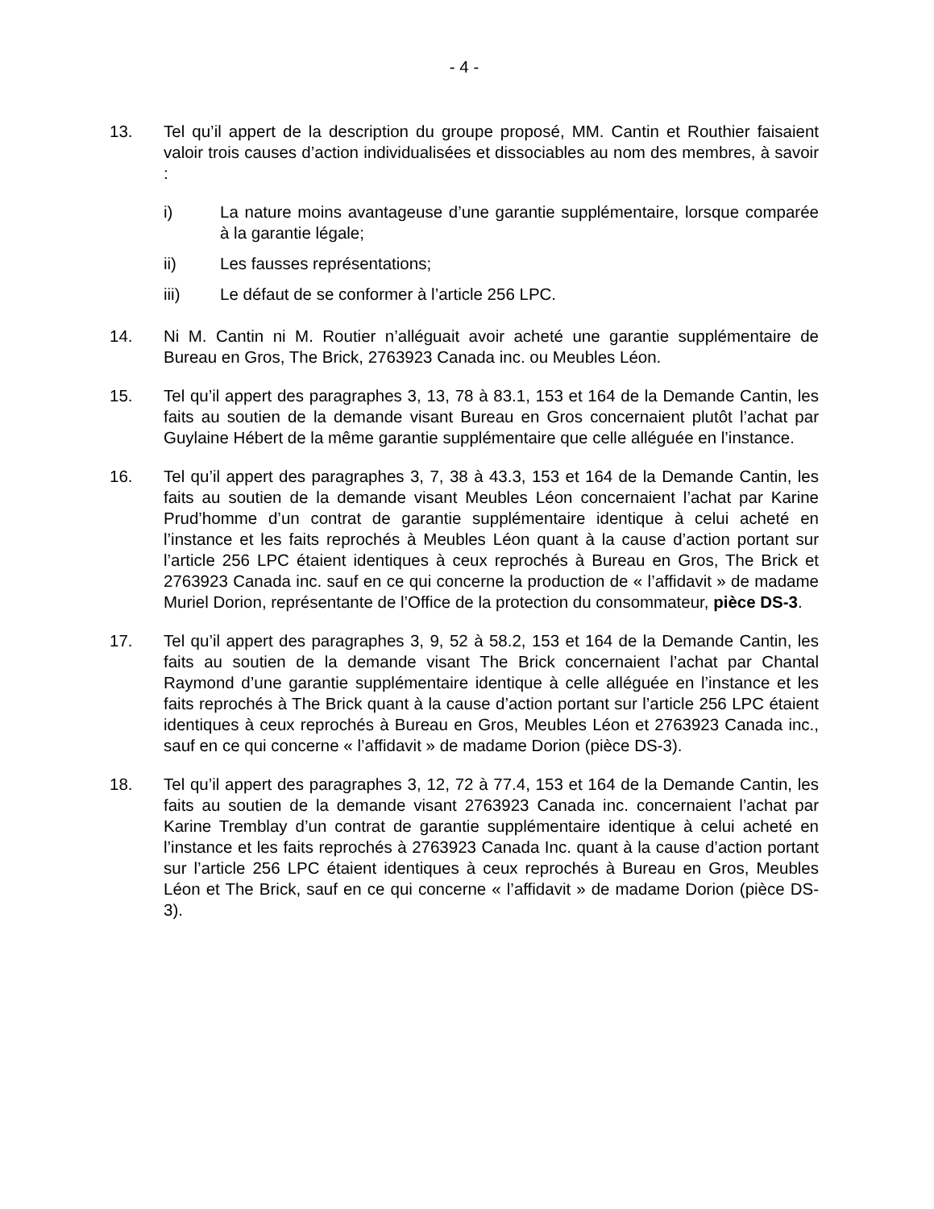- 4 -
13. Tel qu’il appert de la description du groupe proposé, MM. Cantin et Routhier faisaient valoir trois causes d’action individualisées et dissociables au nom des membres, à savoir :
i) La nature moins avantageuse d’une garantie supplémentaire, lorsque comparée à la garantie légale;
ii) Les fausses représentations;
iii) Le défaut de se conformer à l’article 256 LPC.
14. Ni M. Cantin ni M. Routier n’alléguait avoir acheté une garantie supplémentaire de Bureau en Gros, The Brick, 2763923 Canada inc. ou Meubles Léon.
15. Tel qu’il appert des paragraphes 3, 13, 78 à 83.1, 153 et 164 de la Demande Cantin, les faits au soutien de la demande visant Bureau en Gros concernaient plutôt l’achat par Guylaine Hébert de la même garantie supplémentaire que celle alléguée en l’instance.
16. Tel qu’il appert des paragraphes 3, 7, 38 à 43.3, 153 et 164 de la Demande Cantin, les faits au soutien de la demande visant Meubles Léon concernaient l’achat par Karine Prud’homme d’un contrat de garantie supplémentaire identique à celui acheté en l’instance et les faits reprochés à Meubles Léon quant à la cause d’action portant sur l’article 256 LPC étaient identiques à ceux reprochés à Bureau en Gros, The Brick et 2763923 Canada inc. sauf en ce qui concerne la production de « l’affidavit » de madame Muriel Dorion, représentante de l’Office de la protection du consommateur, pièce DS-3.
17. Tel qu’il appert des paragraphes 3, 9, 52 à 58.2, 153 et 164 de la Demande Cantin, les faits au soutien de la demande visant The Brick concernaient l’achat par Chantal Raymond d’une garantie supplémentaire identique à celle alléguée en l’instance et les faits reprochés à The Brick quant à la cause d’action portant sur l’article 256 LPC étaient identiques à ceux reprochés à Bureau en Gros, Meubles Léon et 2763923 Canada inc., sauf en ce qui concerne « l’affidavit » de madame Dorion (pièce DS-3).
18. Tel qu’il appert des paragraphes 3, 12, 72 à 77.4, 153 et 164 de la Demande Cantin, les faits au soutien de la demande visant 2763923 Canada inc. concernaient l’achat par Karine Tremblay d’un contrat de garantie supplémentaire identique à celui acheté en l’instance et les faits reprochés à 2763923 Canada Inc. quant à la cause d’action portant sur l’article 256 LPC étaient identiques à ceux reprochés à Bureau en Gros, Meubles Léon et The Brick, sauf en ce qui concerne « l’affidavit » de madame Dorion (pièce DS-3).